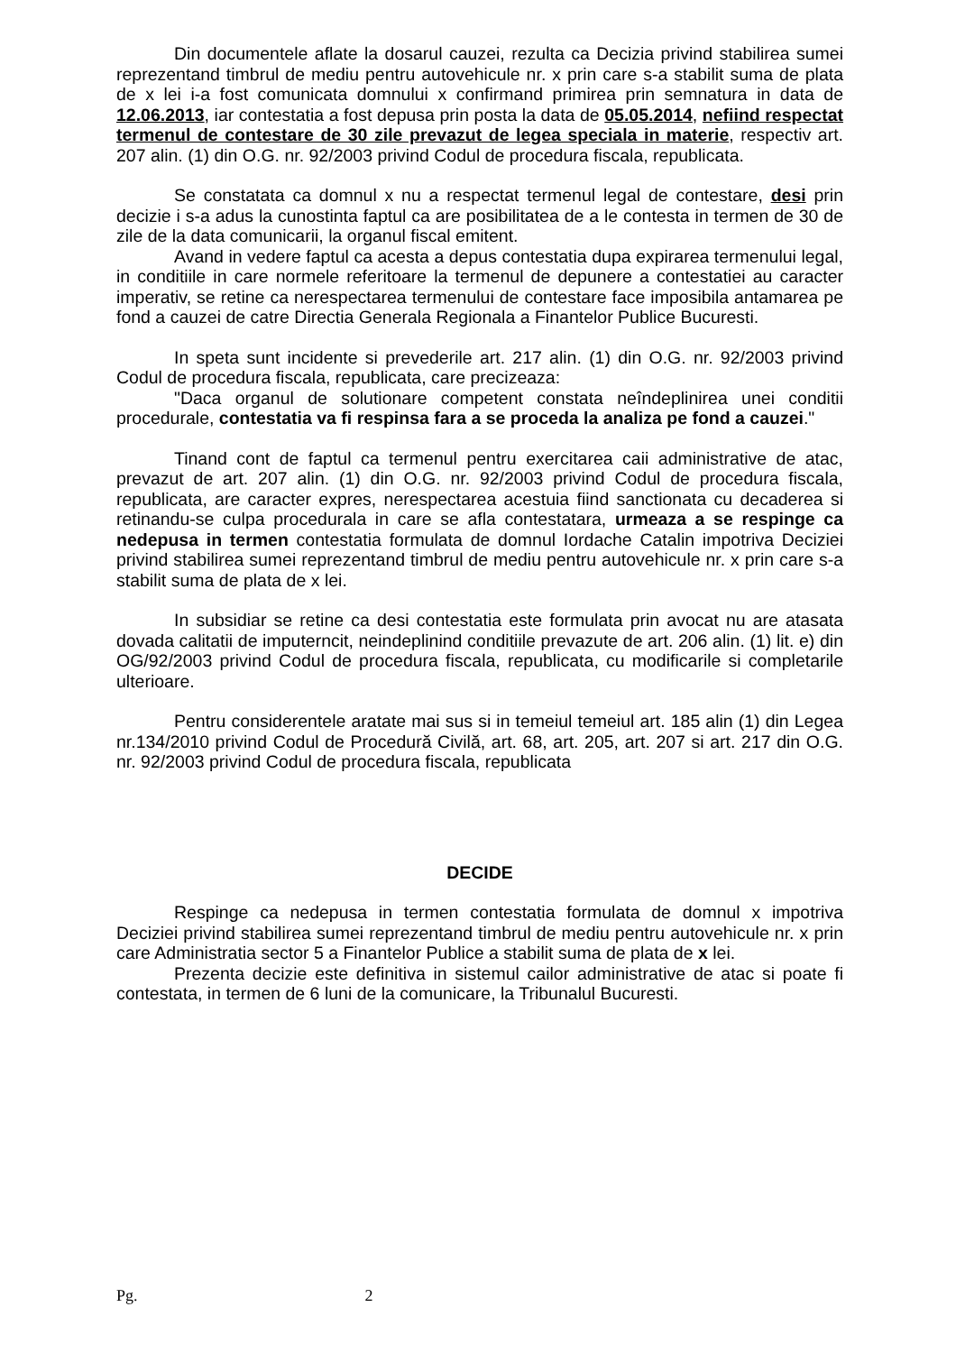Din documentele aflate la dosarul cauzei, rezulta ca Decizia privind stabilirea sumei reprezentand timbrul de mediu pentru autovehicule nr. x prin care s-a stabilit suma de plata de x lei i-a fost comunicata domnului x confirmand primirea prin semnatura in data de 12.06.2013, iar contestatia a fost depusa prin posta la data de 05.05.2014, nefiind respectat termenul de contestare de 30 zile prevazut de legea speciala in materie, respectiv art. 207 alin. (1) din O.G. nr. 92/2003 privind Codul de procedura fiscala, republicata.
Se constatata ca domnul x nu a respectat termenul legal de contestare, desi prin decizie i s-a adus la cunostinta faptul ca are posibilitatea de a le contesta in termen de 30 de zile de la data comunicarii, la organul fiscal emitent.
Avand in vedere faptul ca acesta a depus contestatia dupa expirarea termenului legal, in conditiile in care normele referitoare la termenul de depunere a contestatiei au caracter imperativ, se retine ca nerespectarea termenului de contestare face imposibila antamarea pe fond a cauzei de catre Directia Generala Regionala a Finantelor Publice Bucuresti.
In speta sunt incidente si prevederile art. 217 alin. (1) din O.G. nr. 92/2003 privind Codul de procedura fiscala, republicata, care precizeaza:
"Daca organul de solutionare competent constata neîndeplinirea unei conditii procedurale, contestatia va fi respinsa fara a se proceda la analiza pe fond a cauzei."
Tinand cont de faptul ca termenul pentru exercitarea caii administrative de atac, prevazut de art. 207 alin. (1) din O.G. nr. 92/2003 privind Codul de procedura fiscala, republicata, are caracter expres, nerespectarea acestuia fiind sanctionata cu decaderea si retinandu-se culpa procedurala in care se afla contestatara, urmeaza a se respinge ca nedepusa in termen contestatia formulata de domnul Iordache Catalin impotriva Deciziei privind stabilirea sumei reprezentand timbrul de mediu pentru autovehicule nr. x prin care s-a stabilit suma de plata de x lei.
In subsidiar se retine ca desi contestatia este formulata prin avocat nu are atasata dovada calitatii de imputerncit, neindeplinind conditiile prevazute de art. 206 alin. (1) lit. e) din OG/92/2003 privind Codul de procedura fiscala, republicata, cu modificarile si completarile ulterioare.
Pentru considerentele aratate mai sus si in temeiul temeiul art. 185 alin (1) din Legea nr.134/2010 privind Codul de Procedură Civilă, art. 68, art. 205, art. 207 si art. 217 din O.G. nr. 92/2003 privind Codul de procedura fiscala, republicata
DECIDE
Respinge ca nedepusa in termen contestatia formulata de domnul x impotriva Deciziei privind stabilirea sumei reprezentand timbrul de mediu pentru autovehicule nr. x prin care Administratia sector 5 a Finantelor Publice a stabilit suma de plata de x lei.
Prezenta decizie este definitiva in sistemul cailor administrative de atac si poate fi contestata, in termen de 6 luni de la comunicare, la Tribunalul Bucuresti.
Pg. 2